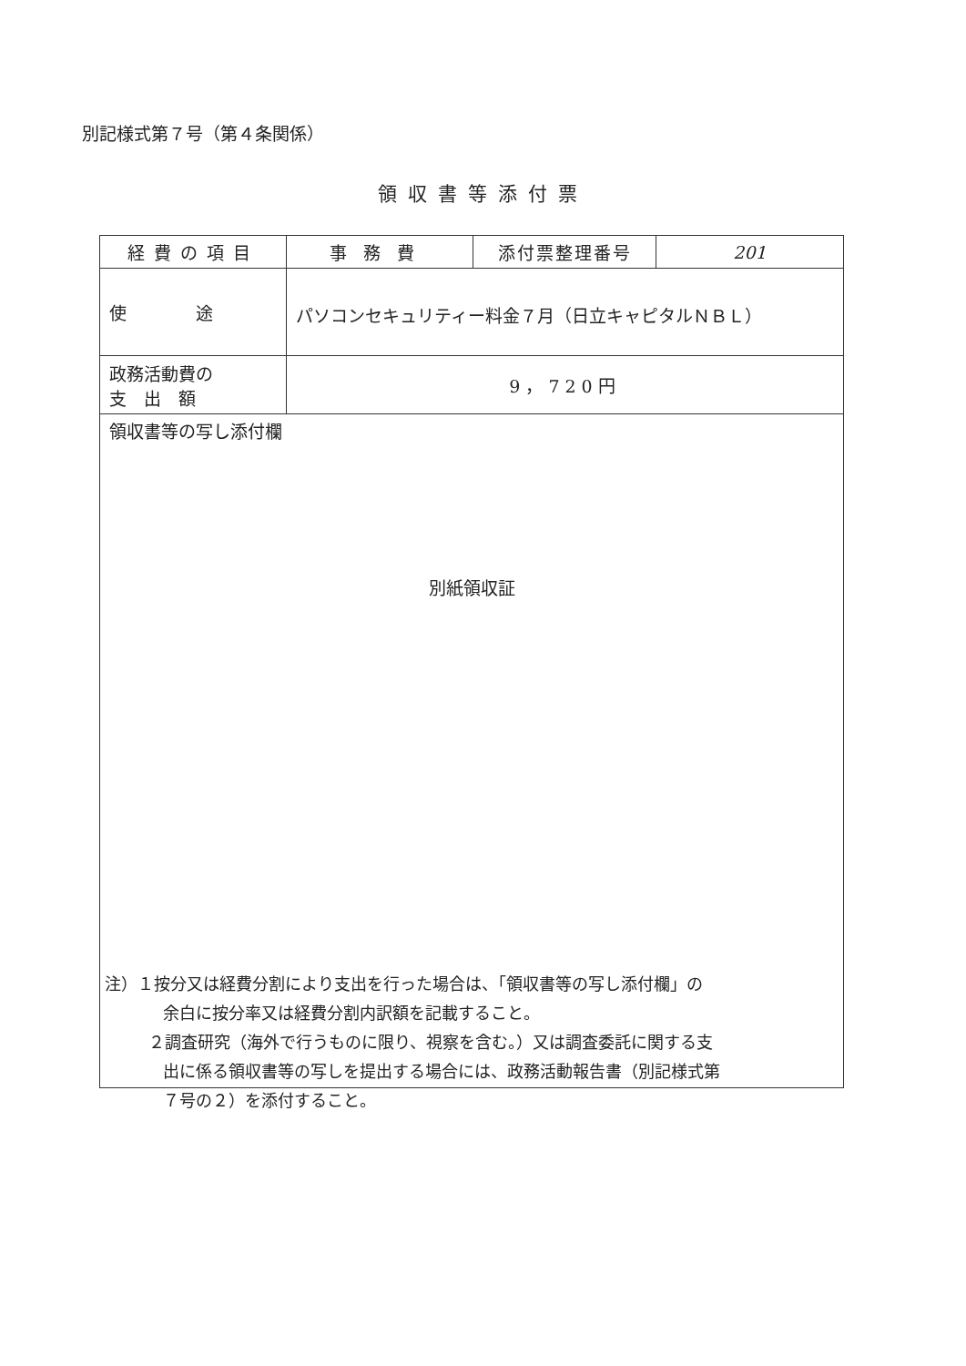別記様式第７号（第４条関係）
領収書等添付票
| 経費の項目 | 事務費 | 添付票整理番号 | 201 |
| 使 途 | パソコンセキュリティー料金７月（日立キャピタルＮＢＬ） | | |
| 政務活動費の 支 出 額 | 9，720円 | | |
| 領収書等の写し添付欄 別紙領収証 | | | |
注）１按分又は経費分割により支出を行った場合は、「領収書等の写し添付欄」の
余白に按分率又は経費分割内訳額を記載すること。
２調査研究（海外で行うものに限り、視察を含む。）又は調査委託に関する支
出に係る領収書等の写しを提出する場合には、政務活動報告書（別記様式第
７号の２）を添付すること。